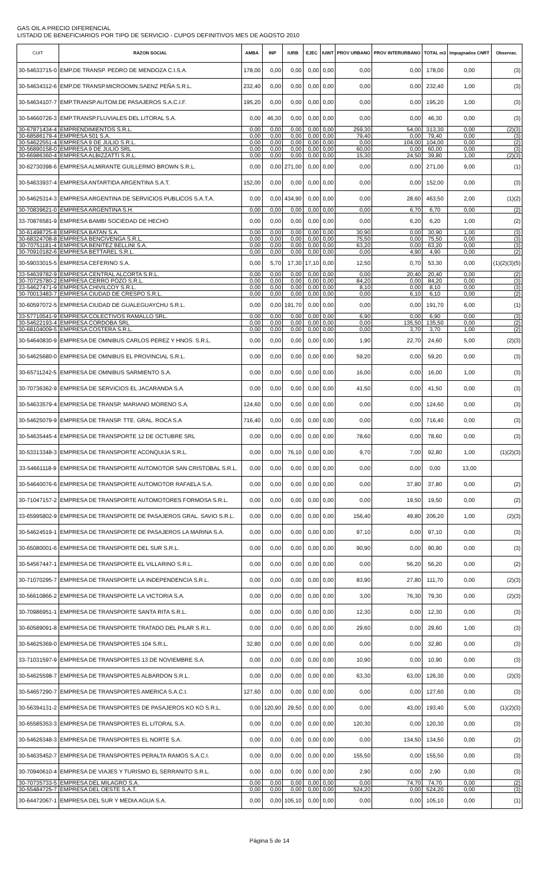GAS OIL A PRECIO DIFERENCIAL
LISTADO DE BENEFICIARIOS POR TIPO DE SERVICIO - CUPOS DEFINITIVOS MES DE AGOSTO 2010
| CUIT | RAZON SOCIAL | AMBA | INP | IURB | EJEC | IUINT | PROV URBANO | PROV INTERURBANO | TOTAL m3 | Impugnados CNRT | Observac. |
| --- | --- | --- | --- | --- | --- | --- | --- | --- | --- | --- | --- |
| 30-54633715-0 | EMP.DE TRANSP. PEDRO DE MENDOZA C.I.S.A. | 178,00 | 0,00 | 0,00 | 0,00 | 0,00 | 0,00 | 0,00 | 178,00 | 0,00 | (3) |
| 30-54634312-6 | EMP.DE TRANSP.MICROOMN.SAENZ PEÑA S.R.L. | 232,40 | 0,00 | 0,00 | 0,00 | 0,00 | 0,00 | 0,00 | 232,40 | 1,00 | (3) |
| 30-54634107-7 | EMP.TRANSP.AUTOM.DE PASAJEROS S.A.C.I.F. | 195,20 | 0,00 | 0,00 | 0,00 | 0,00 | 0,00 | 0,00 | 195,20 | 1,00 | (3) |
| 30-54660726-3 | EMP.TRANSP.FLUVIALES DEL LITORAL S.A. | 0,00 | 46,30 | 0,00 | 0,00 | 0,00 | 0,00 | 0,00 | 46,30 | 0,00 | (3) |
| 30-67871434-4 | EMPRENDIMIENTOS S.R.L. | 0,00 | 0,00 | 0,00 | 0,00 | 0,00 | 259,30 | 54,00 | 313,30 | 0,00 | (2)(3) |
| 30-68586179-4 | EMPRESA 501 S.A. | 0,00 | 0,00 | 0,00 | 0,00 | 0,00 | 79,40 | 0,00 | 79,40 | 0,00 | (3) |
| 30-54622551-4 | EMPRESA 9 DE JULIO S.R.L. | 0,00 | 0,00 | 0,00 | 0,00 | 0,00 | 0,00 | 104,00 | 104,00 | 0,00 | (2) |
| 30-56890158-0 | EMPRESA 9 DE JULIO SRL | 0,00 | 0,00 | 0,00 | 0,00 | 0,00 | 60,00 | 0,00 | 60,00 | 0,00 | (3) |
| 30-66986360-4 | EMPRESA ALBIZZATTI S.R.L. | 0,00 | 0,00 | 0,00 | 0,00 | 0,00 | 15,30 | 24,50 | 39,80 | 1,00 | (2)(3) |
| 30-62730398-6 | EMPRESA ALMIRANTE GUILLERMO BROWN S.R.L. | 0,00 | 0,00 | 271,00 | 0,00 | 0,00 | 0,00 | 0,00 | 271,00 | 9,00 | (1) |
| 30-54633937-4 | EMPRESA ANTARTIDA ARGENTINA S.A.T. | 152,00 | 0,00 | 0,00 | 0,00 | 0,00 | 0,00 | 0,00 | 152,00 | 0,00 | (3) |
| 30-54625314-3 | EMPRESA ARGENTINA DE SERVICIOS PUBLICOS S.A.T.A. | 0,00 | 0,00 | 434,90 | 0,00 | 0,00 | 0,00 | 28,60 | 463,50 | 2,00 | (1)(2) |
| 30-70839621-0 | EMPRESA ARGENTINA S.H. | 0,00 | 0,00 | 0,00 | 0,00 | 0,00 | 0,00 | 6,70 | 6,70 | 0,00 | (2) |
| 33-70876581-9 | EMPRESA BAMBI SOCIEDAD DE HECHO | 0,00 | 0,00 | 0,00 | 0,00 | 0,00 | 0,00 | 6,20 | 6,20 | 1,00 | (2) |
| 30-61498725-8 | EMPRESA BATAN S.A. | 0,00 | 0,00 | 0,00 | 0,00 | 0,00 | 30,90 | 0,00 | 30,90 | 1,00 | (3) |
| 30-68324708-8 | EMPRESA BENCIVENGA S.R.L. | 0,00 | 0,00 | 0,00 | 0,00 | 0,00 | 75,50 | 0,00 | 75,50 | 0,00 | (3) |
| 30-70751181-4 | EMPRESA BENITEZ BELLINI S.A. | 0,00 | 0,00 | 0,00 | 0,00 | 0,00 | 63,20 | 0,00 | 63,20 | 0,00 | (3) |
| 30-70910182-6 | EMPRESA BETTAREL S.R.L. | 0,00 | 0,00 | 0,00 | 0,00 | 0,00 | 0,00 | 4,90 | 4,90 | 0,00 | (2) |
| 30-59033015-5 | EMPRESA CEFERINO S.A. | 0,00 | 5,70 | 17,30 | 17,10 | 0,00 | 12,50 | 0,70 | 53,30 | 0,00 | (1)(2)(3)(5) |
| 33-54639782-9 | EMPRESA CENTRAL ALCORTA S.R.L. | 0,00 | 0,00 | 0,00 | 0,00 | 0,00 | 0,00 | 20,40 | 20,40 | 0,00 | (2) |
| 30-70725780-2 | EMPRESA CERRO POZO S.R.L. | 0,00 | 0,00 | 0,00 | 0,00 | 0,00 | 84,20 | 0,00 | 84,20 | 0,00 | (3) |
| 33-54627471-9 | EMPRESA CHIVILCOY S.R.L. | 0,00 | 0,00 | 0,00 | 0,00 | 0,00 | 8,10 | 0,00 | 8,10 | 0,00 | (3) |
| 30-70013483-7 | EMPRESA CIUDAD DE CRESPO S.R.L. | 0,00 | 0,00 | 0,00 | 0,00 | 0,00 | 0,00 | 6,10 | 6,10 | 0,00 | (2) |
| 30-60597072-5 | EMPRESA CIUDAD DE GUALEGUAYCHU S.R.L. | 0,00 | 0,00 | 191,70 | 0,00 | 0,00 | 0,00 | 0,00 | 191,70 | 6,00 | (1) |
| 33-57710541-9 | EMPRESA COLECTIVOS RAMALLO SRL. | 0,00 | 0,00 | 0,00 | 0,00 | 0,00 | 6,90 | 0,00 | 6,90 | 0,00 | (3) |
| 30-54622193-4 | EMPRESA CORDOBA SRL | 0,00 | 0,00 | 0,00 | 0,00 | 0,00 | 0,00 | 135,50 | 135,50 | 0,00 | (2) |
| 30-68104009-5 | EMPRESA COSTERA S.R.L. | 0,00 | 0,00 | 0,00 | 0,00 | 0,00 | 0,00 | 3,70 | 3,70 | 1,00 | (2) |
| 30-54640830-9 | EMPRESA DE OMNIBUS CARLOS PEREZ Y HNOS. S.R.L. | 0,00 | 0,00 | 0,00 | 0,00 | 0,00 | 1,90 | 22,70 | 24,60 | 5,00 | (2)(3) |
| 30-54625680-0 | EMPRESA DE OMNIBUS EL PROVINCIAL S.R.L. | 0,00 | 0,00 | 0,00 | 0,00 | 0,00 | 59,20 | 0,00 | 59,20 | 0,00 | (3) |
| 30-65711242-5 | EMPRESA DE OMNIBUS SARMIENTO S.A. | 0,00 | 0,00 | 0,00 | 0,00 | 0,00 | 16,00 | 0,00 | 16,00 | 1,00 | (3) |
| 30-70736362-9 | EMPRESA DE SERVICIOS EL JACARANDA S.A. | 0,00 | 0,00 | 0,00 | 0,00 | 0,00 | 41,50 | 0,00 | 41,50 | 0,00 | (3) |
| 30-54633579-4 | EMPRESA DE TRANSP. MARIANO MORENO S.A. | 124,60 | 0,00 | 0,00 | 0,00 | 0,00 | 0,00 | 0,00 | 124,60 | 0,00 | (3) |
| 30-54625079-9 | EMPRESA DE TRANSP. TTE. GRAL. ROCA S.A | 716,40 | 0,00 | 0,00 | 0,00 | 0,00 | 0,00 | 0,00 | 716,40 | 0,00 | (3) |
| 30-54635445-4 | EMPRESA DE TRANSPORTE 12 DE OCTUBRE SRL | 0,00 | 0,00 | 0,00 | 0,00 | 0,00 | 78,60 | 0,00 | 78,60 | 0,00 | (3) |
| 30-53313348-3 | EMPRESA DE TRANSPORTE ACONQUIJA S.R.L. | 0,00 | 0,00 | 76,10 | 0,00 | 0,00 | 9,70 | 7,00 | 92,80 | 1,00 | (1)(2)(3) |
| 33-54661118-9 | EMPRESA DE TRANSPORTE AUTOMOTOR SAN CRISTOBAL S.R.L. | 0,00 | 0,00 | 0,00 | 0,00 | 0,00 | 0,00 | 0,00 | 0,00 | 13,00 | |
| 30-54640076-6 | EMPRESA DE TRANSPORTE AUTOMOTOR RAFAELA S.A. | 0,00 | 0,00 | 0,00 | 0,00 | 0,00 | 0,00 | 37,80 | 37,80 | 0,00 | (2) |
| 30-71047157-2 | EMPRESA DE TRANSPORTE AUTOMOTORES FORMOSA S.R.L. | 0,00 | 0,00 | 0,00 | 0,00 | 0,00 | 0,00 | 19,50 | 19,50 | 0,00 | (2) |
| 33-65995802-9 | EMPRESA DE TRANSPORTE DE PASAJEROS GRAL. SAVIO S.R.L. | 0,00 | 0,00 | 0,00 | 0,00 | 0,00 | 156,40 | 49,80 | 206,20 | 1,00 | (2)(3) |
| 30-54624519-1 | EMPRESA DE TRANSPORTE DE PASAJEROS LA MARINA S.A. | 0,00 | 0,00 | 0,00 | 0,00 | 0,00 | 97,10 | 0,00 | 97,10 | 0,00 | (3) |
| 30-65080001-6 | EMPRESA DE TRANSPORTE DEL SUR S.R.L. | 0,00 | 0,00 | 0,00 | 0,00 | 0,00 | 90,90 | 0,00 | 90,90 | 0,00 | (3) |
| 30-54567447-1 | EMPRESA DE TRANSPORTE EL VILLARINO S.R.L. | 0,00 | 0,00 | 0,00 | 0,00 | 0,00 | 0,00 | 56,20 | 56,20 | 0,00 | (2) |
| 30-71070295-7 | EMPRESA DE TRANSPORTE LA INDEPENDENCIA S.R.L. | 0,00 | 0,00 | 0,00 | 0,00 | 0,00 | 83,90 | 27,80 | 111,70 | 0,00 | (2)(3) |
| 30-56610866-2 | EMPRESA DE TRANSPORTE LA VICTORIA S.A. | 0,00 | 0,00 | 0,00 | 0,00 | 0,00 | 3,00 | 76,30 | 79,30 | 0,00 | (2)(3) |
| 30-70986951-1 | EMPRESA DE TRANSPORTE SANTA RITA S.R.L. | 0,00 | 0,00 | 0,00 | 0,00 | 0,00 | 12,30 | 0,00 | 12,30 | 0,00 | (3) |
| 30-60589091-8 | EMPRESA DE TRANSPORTE TRATADO DEL PILAR S.R.L. | 0,00 | 0,00 | 0,00 | 0,00 | 0,00 | 29,60 | 0,00 | 29,60 | 1,00 | (3) |
| 30-54625369-0 | EMPRESA DE TRANSPORTES 104 S.R.L. | 32,80 | 0,00 | 0,00 | 0,00 | 0,00 | 0,00 | 0,00 | 32,80 | 0,00 | (3) |
| 33-71031597-9 | EMPRESA DE TRANSPORTES 13 DE NOVIEMBRE S.A. | 0,00 | 0,00 | 0,00 | 0,00 | 0,00 | 10,90 | 0,00 | 10,90 | 0,00 | (3) |
| 30-54625598-7 | EMPRESA DE TRANSPORTES ALBARDON S.R.L. | 0,00 | 0,00 | 0,00 | 0,00 | 0,00 | 63,30 | 63,00 | 126,30 | 0,00 | (2)(3) |
| 30-54657290-7 | EMPRESA DE TRANSPORTES AMERICA S.A.C.I. | 127,60 | 0,00 | 0,00 | 0,00 | 0,00 | 0,00 | 0,00 | 127,60 | 0,00 | (3) |
| 30-56394131-2 | EMPRESA DE TRANSPORTES DE PASAJEROS KO KO S.R.L. | 0,00 | 120,90 | 29,50 | 0,00 | 0,00 | 0,00 | 43,00 | 193,40 | 5,00 | (1)(2)(3) |
| 30-65585353-3 | EMPRESA DE TRANSPORTES EL LITORAL S.A. | 0,00 | 0,00 | 0,00 | 0,00 | 0,00 | 120,30 | 0,00 | 120,30 | 0,00 | (3) |
| 30-54626348-3 | EMPRESA DE TRANSPORTES EL NORTE S.A. | 0,00 | 0,00 | 0,00 | 0,00 | 0,00 | 0,00 | 134,50 | 134,50 | 0,00 | (2) |
| 30-54635452-7 | EMPRESA DE TRANSPORTES PERALTA RAMOS S.A.C.I. | 0,00 | 0,00 | 0,00 | 0,00 | 0,00 | 155,50 | 0,00 | 155,50 | 0,00 | (3) |
| 30-70940610-4 | EMPRESA DE VIAJES Y TURISMO EL SERRANITO S.R.L. | 0,00 | 0,00 | 0,00 | 0,00 | 0,00 | 2,90 | 0,00 | 2,90 | 0,00 | (3) |
| 30-70735733-5 | EMPRESA DEL MILAGRO S.A. | 0,00 | 0,00 | 0,00 | 0,00 | 0,00 | 0,00 | 74,70 | 74,70 | 0,00 | (2) |
| 30-55484725-7 | EMPRESA DEL OESTE S.A.T. | 0,00 | 0,00 | 0,00 | 0,00 | 0,00 | 524,20 | 0,00 | 524,20 | 0,00 | (3) |
| 30-64472067-1 | EMPRESA DEL SUR Y MEDIA AGUA S.A. | 0,00 | 0,00 | 105,10 | 0,00 | 0,00 | 0,00 | 0,00 | 105,10 | 0,00 | (1) |
Página 5 de 14